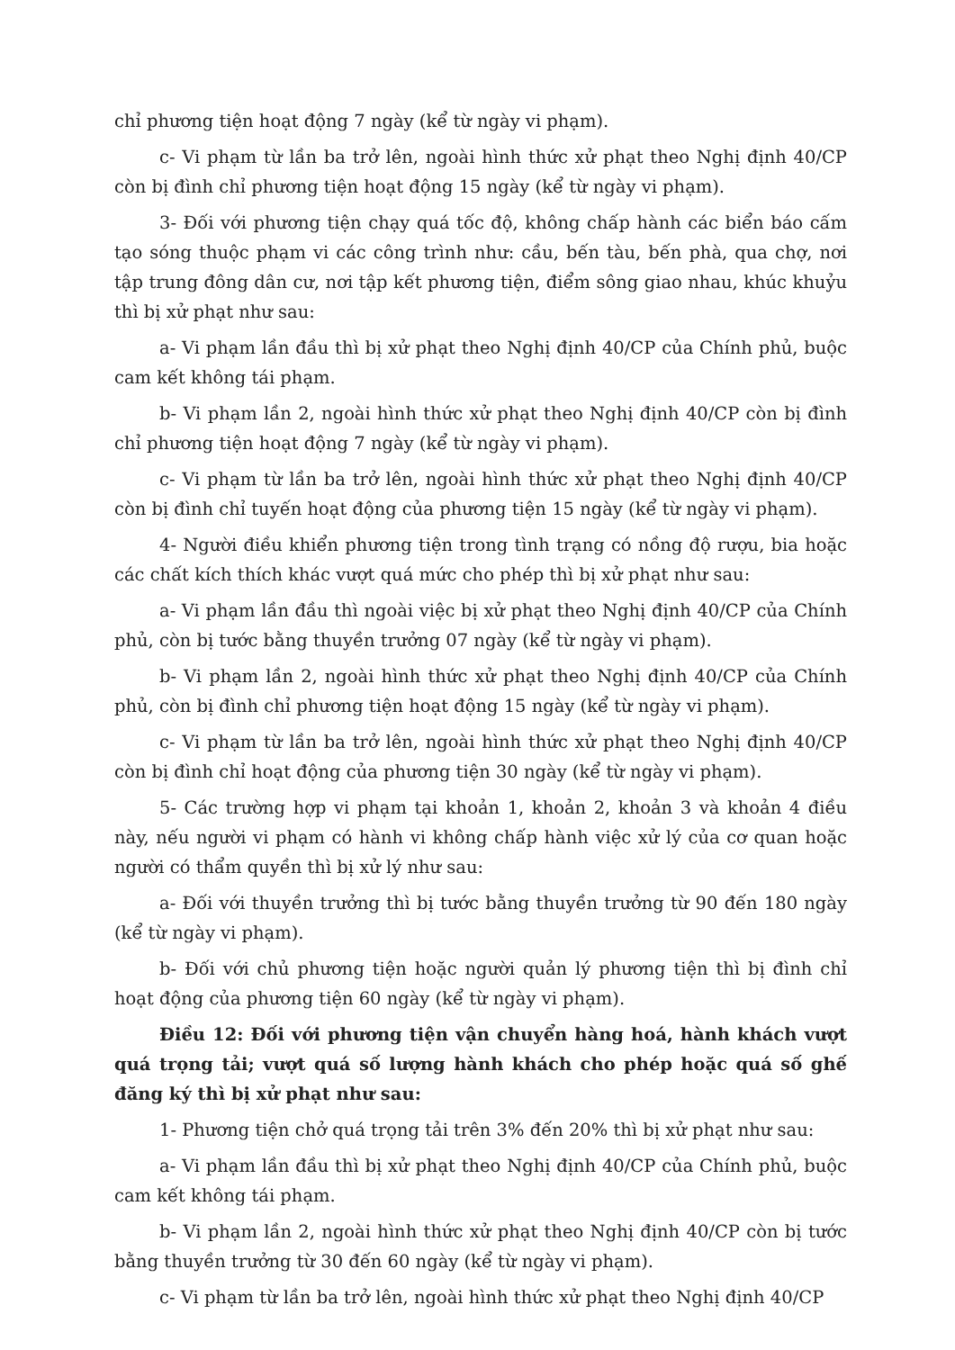chỉ phương tiện hoạt động 7 ngày (kể từ ngày vi phạm).
c- Vi phạm từ lần ba trở lên, ngoài hình thức xử phạt theo Nghị định 40/CP còn bị đình chỉ phương tiện hoạt động 15 ngày (kể từ ngày vi phạm).
3- Đối với phương tiện chạy quá tốc độ, không chấp hành các biển báo cấm tạo sóng thuộc phạm vi các công trình như: cầu, bến tàu, bến phà, qua chợ, nơi tập trung đông dân cư, nơi tập kết phương tiện, điểm sông giao nhau, khúc khuỷu thì bị xử phạt như sau:
a- Vi phạm lần đầu thì bị xử phạt theo Nghị định 40/CP của Chính phủ, buộc cam kết không tái phạm.
b- Vi phạm lần 2, ngoài hình thức xử phạt theo Nghị định 40/CP còn bị đình chỉ phương tiện hoạt động 7 ngày (kể từ ngày vi phạm).
c- Vi phạm từ lần ba trở lên, ngoài hình thức xử phạt theo Nghị định 40/CP còn bị đình chỉ tuyến hoạt động của phương tiện 15 ngày (kể từ ngày vi phạm).
4- Người điều khiển phương tiện trong tình trạng có nồng độ rượu, bia hoặc các chất kích thích khác vượt quá mức cho phép thì bị xử phạt như sau:
a- Vi phạm lần đầu thì ngoài việc bị xử phạt theo Nghị định 40/CP của Chính phủ, còn bị tước bằng thuyền trưởng 07 ngày (kể từ ngày vi phạm).
b- Vi phạm lần 2, ngoài hình thức xử phạt theo Nghị định 40/CP của Chính phủ, còn bị đình chỉ phương tiện hoạt động 15 ngày (kể từ ngày vi phạm).
c- Vi phạm từ lần ba trở lên, ngoài hình thức xử phạt theo Nghị định 40/CP còn bị đình chỉ hoạt động của phương tiện 30 ngày (kể từ ngày vi phạm).
5- Các trường hợp vi phạm tại khoản 1, khoản 2, khoản 3 và khoản 4 điều này, nếu người vi phạm có hành vi không chấp hành việc xử lý của cơ quan hoặc người có thẩm quyền thì bị xử lý như sau:
a- Đối với thuyền trưởng thì bị tước bằng thuyền trưởng từ 90 đến 180 ngày (kể từ ngày vi phạm).
b- Đối với chủ phương tiện hoặc người quản lý phương tiện thì bị đình chỉ hoạt động của phương tiện 60 ngày (kể từ ngày vi phạm).
Điều 12: Đối với phương tiện vận chuyển hàng hoá, hành khách vượt quá trọng tải; vượt quá số lượng hành khách cho phép hoặc quá số ghế đăng ký thì bị xử phạt như sau:
1- Phương tiện chở quá trọng tải trên 3% đến 20% thì bị xử phạt như sau:
a- Vi phạm lần đầu thì bị xử phạt theo Nghị định 40/CP của Chính phủ, buộc cam kết không tái phạm.
b- Vi phạm lần 2, ngoài hình thức xử phạt theo Nghị định 40/CP còn bị tước bằng thuyền trưởng từ 30 đến 60 ngày (kể từ ngày vi phạm).
c- Vi phạm từ lần ba trở lên, ngoài hình thức xử phạt theo Nghị định 40/CP